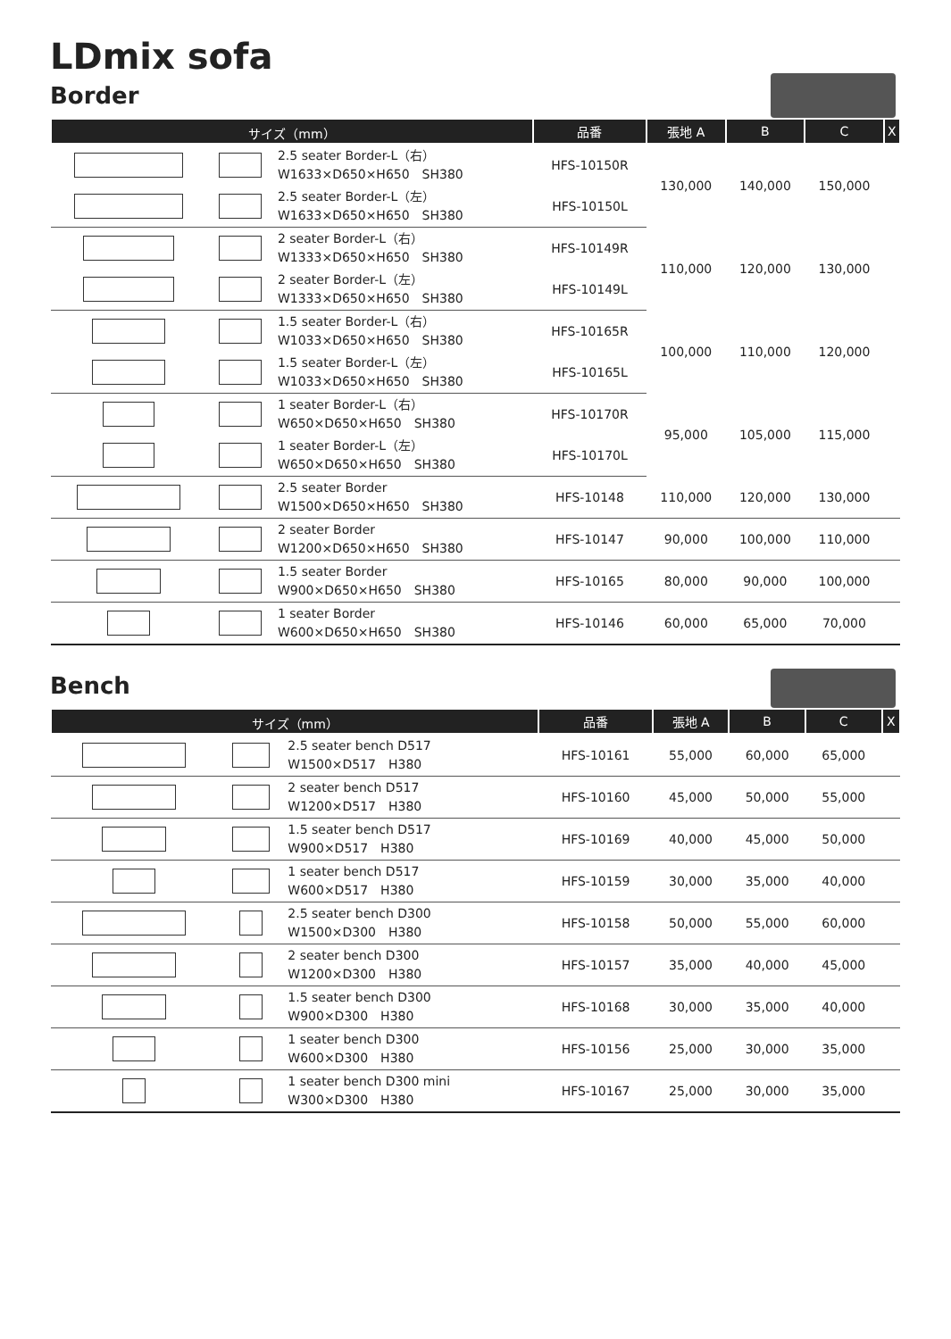LDmix sofa
Border
| サイズ（mm） | | | 品番 | 張地 A | B | C | X |
| --- | --- | --- | --- | --- | --- | --- | --- |
| | | 2.5 seater Border-L（右） W1633×D650×H650 SH380 | HFS-10150R | 130,000 | 140,000 | 150,000 | |
| | | 2.5 seater Border-L（左） W1633×D650×H650 SH380 | HFS-10150L | | | | |
| | | 2 seater Border-L（右） W1333×D650×H650 SH380 | HFS-10149R | 110,000 | 120,000 | 130,000 | |
| | | 2 seater Border-L（左） W1333×D650×H650 SH380 | HFS-10149L | | | | |
| | | 1.5 seater Border-L（右） W1033×D650×H650 SH380 | HFS-10165R | 100,000 | 110,000 | 120,000 | |
| | | 1.5 seater Border-L（左） W1033×D650×H650 SH380 | HFS-10165L | | | | |
| | | 1 seater Border-L（右） W650×D650×H650 SH380 | HFS-10170R | 95,000 | 105,000 | 115,000 | |
| | | 1 seater Border-L（左） W650×D650×H650 SH380 | HFS-10170L | | | | |
| | | 2.5 seater Border W1500×D650×H650 SH380 | HFS-10148 | 110,000 | 120,000 | 130,000 | |
| | | 2 seater Border W1200×D650×H650 SH380 | HFS-10147 | 90,000 | 100,000 | 110,000 | |
| | | 1.5 seater Border W900×D650×H650 SH380 | HFS-10165 | 80,000 | 90,000 | 100,000 | |
| | | 1 seater Border W600×D650×H650 SH380 | HFS-10146 | 60,000 | 65,000 | 70,000 | |
Bench
| サイズ（mm） | | | 品番 | 張地 A | B | C | X |
| --- | --- | --- | --- | --- | --- | --- | --- |
| | | 2.5 seater bench D517 W1500×D517 H380 | HFS-10161 | 55,000 | 60,000 | 65,000 | |
| | | 2 seater bench D517 W1200×D517 H380 | HFS-10160 | 45,000 | 50,000 | 55,000 | |
| | | 1.5 seater bench D517 W900×D517 H380 | HFS-10169 | 40,000 | 45,000 | 50,000 | |
| | | 1 seater bench D517 W600×D517 H380 | HFS-10159 | 30,000 | 35,000 | 40,000 | |
| | | 2.5 seater bench D300 W1500×D300 H380 | HFS-10158 | 50,000 | 55,000 | 60,000 | |
| | | 2 seater bench D300 W1200×D300 H380 | HFS-10157 | 35,000 | 40,000 | 45,000 | |
| | | 1.5 seater bench D300 W900×D300 H380 | HFS-10168 | 30,000 | 35,000 | 40,000 | |
| | | 1 seater bench D300 W600×D300 H380 | HFS-10156 | 25,000 | 30,000 | 35,000 | |
| | | 1 seater bench D300 mini W300×D300 H380 | HFS-10167 | 25,000 | 30,000 | 35,000 | |